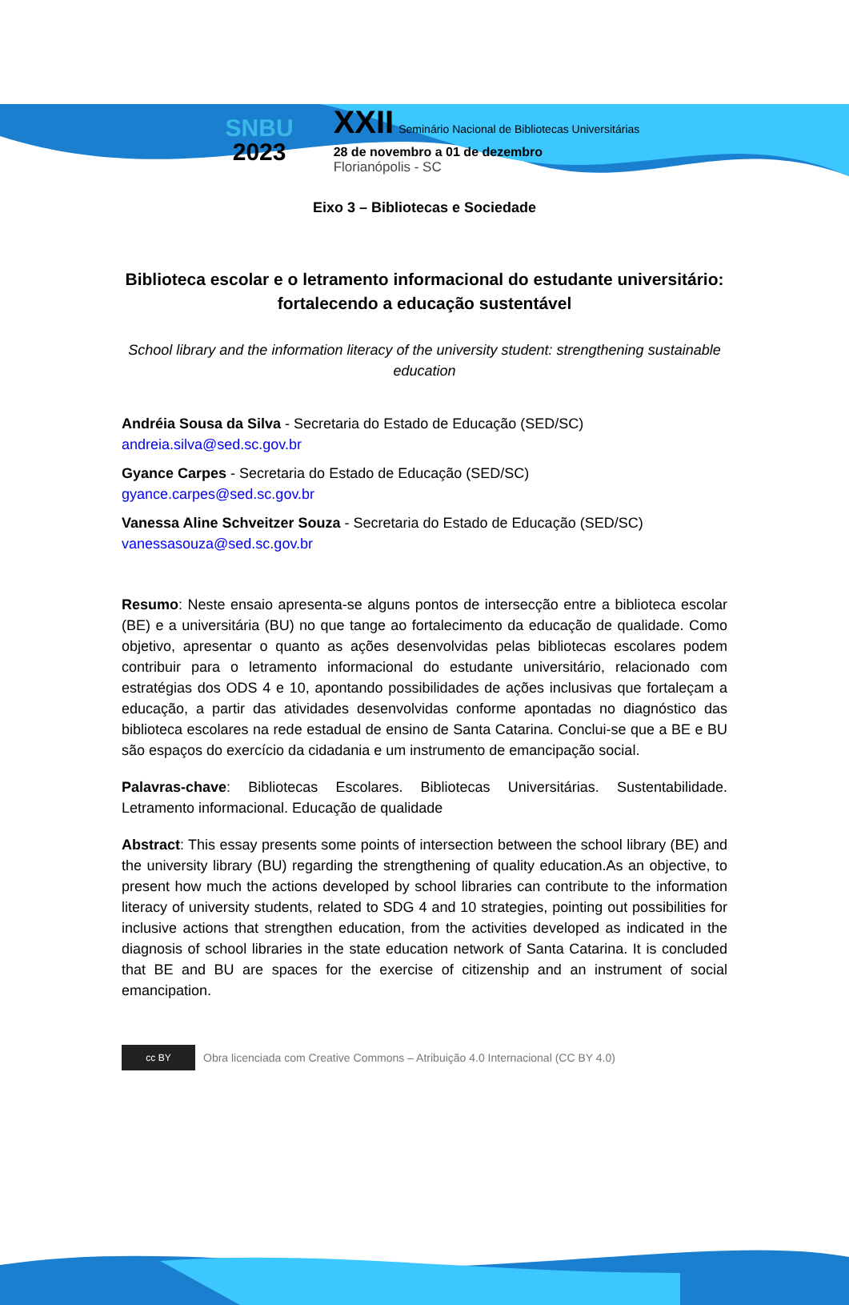SNBU
2023
XXII Seminário Nacional de Bibliotecas Universitárias
28 de novembro a 01 de dezembro
Florianópolis - SC
Eixo 3 – Bibliotecas e Sociedade
Biblioteca escolar e o letramento informacional do estudante universitário: fortalecendo a educação sustentável
School library and the information literacy of the university student: strengthening sustainable education
Andréia Sousa da Silva - Secretaria do Estado de Educação (SED/SC)
andreia.silva@sed.sc.gov.br
Gyance Carpes - Secretaria do Estado de Educação (SED/SC)
gyance.carpes@sed.sc.gov.br
Vanessa Aline Schveitzer Souza - Secretaria do Estado de Educação (SED/SC)
vanessasouza@sed.sc.gov.br
Resumo: Neste ensaio apresenta-se alguns pontos de intersecção entre a biblioteca escolar (BE) e a universitária (BU) no que tange ao fortalecimento da educação de qualidade. Como objetivo, apresentar o quanto as ações desenvolvidas pelas bibliotecas escolares podem contribuir para o letramento informacional do estudante universitário, relacionado com estratégias dos ODS 4 e 10, apontando possibilidades de ações inclusivas que fortaleçam a educação, a partir das atividades desenvolvidas conforme apontadas no diagnóstico das biblioteca escolares na rede estadual de ensino de Santa Catarina. Conclui-se que a BE e BU são espaços do exercício da cidadania e um instrumento de emancipação social.
Palavras-chave: Bibliotecas Escolares. Bibliotecas Universitárias. Sustentabilidade. Letramento informacional. Educação de qualidade
Abstract: This essay presents some points of intersection between the school library (BE) and the university library (BU) regarding the strengthening of quality education.As an objective, to present how much the actions developed by school libraries can contribute to the information literacy of university students, related to SDG 4 and 10 strategies, pointing out possibilities for inclusive actions that strengthen education, from the activities developed as indicated in the diagnosis of school libraries in the state education network of Santa Catarina. It is concluded that BE and BU are spaces for the exercise of citizenship and an instrument of social emancipation.
cc BY
Obra licenciada com Creative Commons – Atribuição 4.0 Internacional (CC BY 4.0)